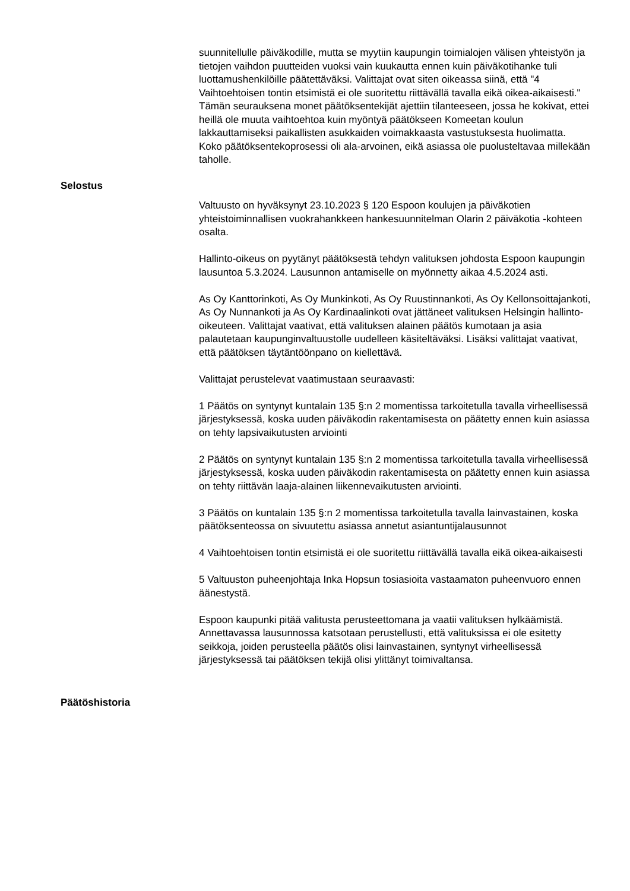suunnitellulle päiväkodille, mutta se myytiin kaupungin toimialojen välisen yhteistyön ja tietojen vaihdon puutteiden vuoksi vain kuukautta ennen kuin päiväkotihanke tuli luottamushenkilöille päätettäväksi. Valittajat ovat siten oikeassa siinä, että "4 Vaihtoehtoisen tontin etsimistä ei ole suoritettu riittävällä tavalla eikä oikea-aikaisesti." Tämän seurauksena monet päätöksentekijät ajettiin tilanteeseen, jossa he kokivat, ettei heillä ole muuta vaihtoehtoa kuin myöntyä päätökseen Komeetan koulun lakkauttamiseksi paikallisten asukkaiden voimakkaasta vastustuksesta huolimatta. Koko päätöksentekoprosessi oli ala-arvoinen, eikä asiassa ole puolusteltavaa millekään taholle.
Selostus
Valtuusto on hyväksynyt 23.10.2023 § 120 Espoon koulujen ja päiväkotien yhteistoiminnallisen vuokrahankkeen hankesuunnitelman Olarin 2 päiväkotia -kohteen osalta.
Hallinto-oikeus on pyytänyt päätöksestä tehdyn valituksen johdosta Espoon kaupungin lausuntoa 5.3.2024. Lausunnon antamiselle on myönnetty aikaa 4.5.2024 asti.
As Oy Kanttorinkoti, As Oy Munkinkoti, As Oy Ruustinnankoti, As Oy Kellonsoittajankoti, As Oy Nunnankoti ja As Oy Kardinaalinkoti ovat jättäneet valituksen Helsingin hallinto-oikeuteen. Valittajat vaativat, että valituksen alainen päätös kumotaan ja asia palautetaan kaupunginvaltuustolle uudelleen käsiteltäväksi. Lisäksi valittajat vaativat, että päätöksen täytäntöönpano on kiellettävä.
Valittajat perustelevat vaatimustaan seuraavasti:
1 Päätös on syntynyt kuntalain 135 §:n 2 momentissa tarkoitetulla tavalla virheellisessä järjestyksessä, koska uuden päiväkodin rakentamisesta on päätetty ennen kuin asiassa on tehty lapsivaikutusten arviointi
2 Päätös on syntynyt kuntalain 135 §:n 2 momentissa tarkoitetulla tavalla virheellisessä järjestyksessä, koska uuden päiväkodin rakentamisesta on päätetty ennen kuin asiassa on tehty riittävän laaja-alainen liikennevaikutusten arviointi.
3 Päätös on kuntalain 135 §:n 2 momentissa tarkoitetulla tavalla lainvastainen, koska päätöksenteossa on sivuutettu asiassa annetut asiantuntijalausunnot
4 Vaihtoehtoisen tontin etsimistä ei ole suoritettu riittävällä tavalla eikä oikea-aikaisesti
5 Valtuuston puheenjohtaja Inka Hopsun tosiasioita vastaamaton puheenvuoro ennen äänestystä.
Espoon kaupunki pitää valitusta perusteettomana ja vaatii valituksen hylkäämistä. Annettavassa lausunnossa katsotaan perustellusti, että valituksissa ei ole esitetty seikkoja, joiden perusteella päätös olisi lainvastainen, syntynyt virheellisessä järjestyksessä tai päätöksen tekijä olisi ylittänyt toimivaltansa.
Päätöshistoria